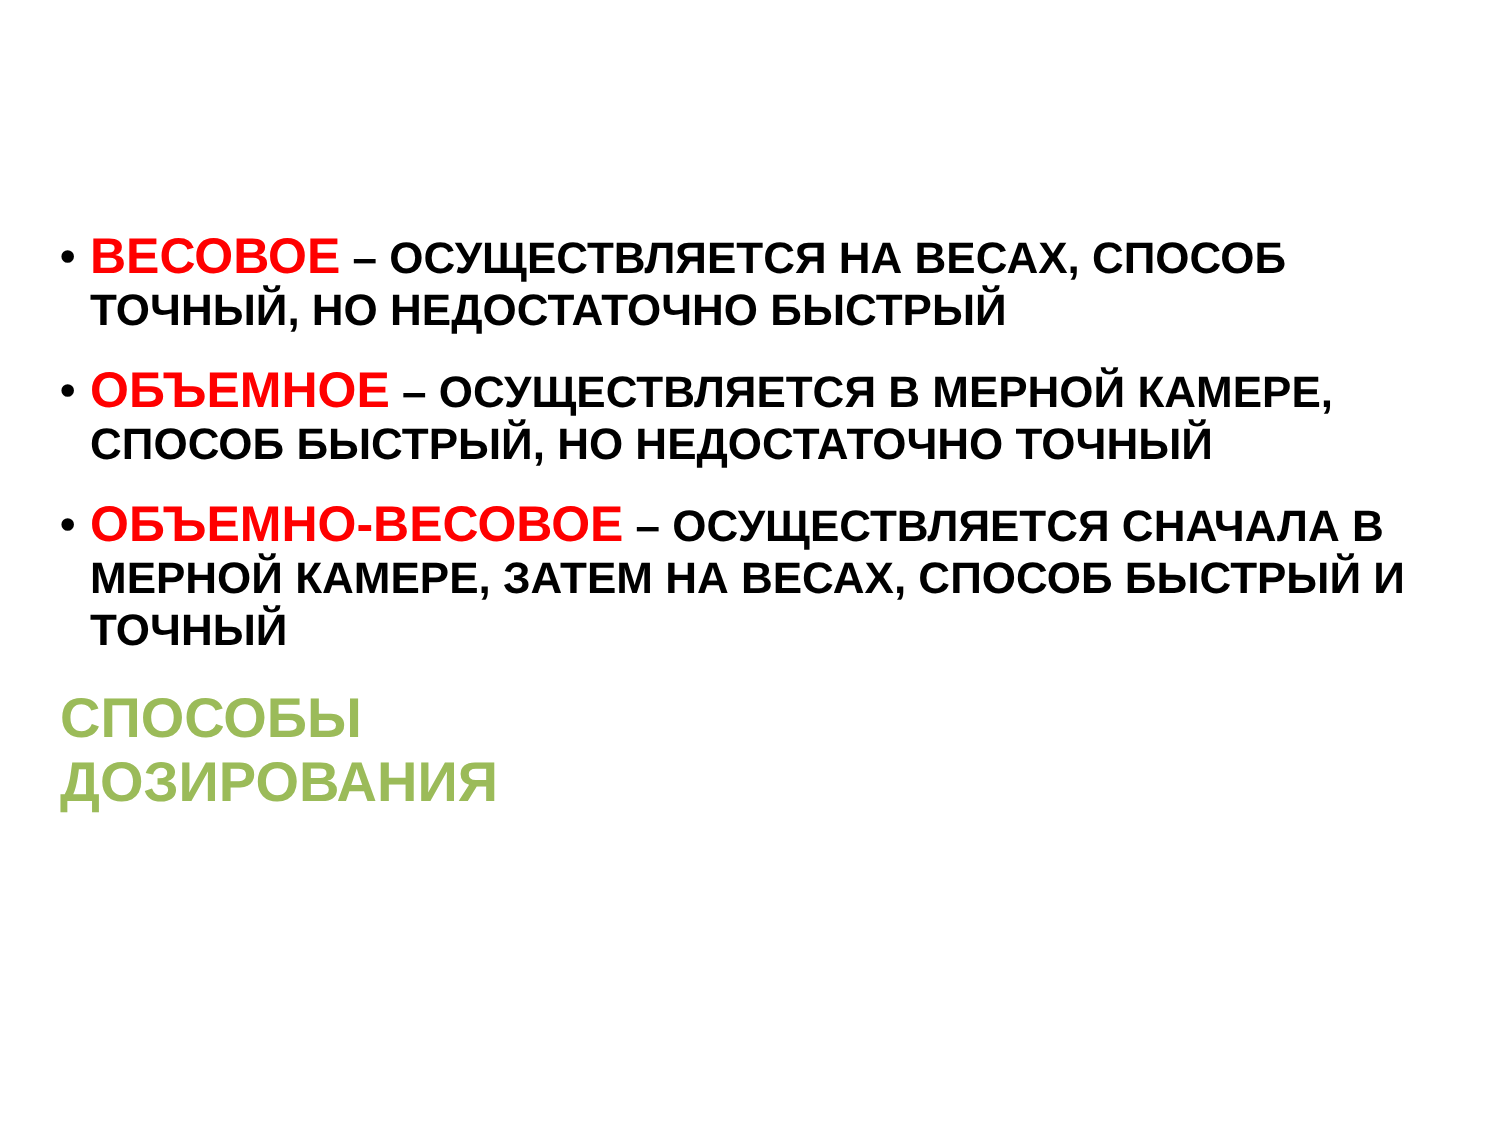• ВЕСОВОЕ – ОСУЩЕСТВЛЯЕТСЯ НА ВЕСАХ, СПОСОБ ТОЧНЫЙ, НО НЕДОСТАТОЧНО БЫСТРЫЙ
• ОБЪЕМНОЕ – ОСУЩЕСТВЛЯЕТСЯ В МЕРНОЙ КАМЕРЕ, СПОСОБ БЫСТРЫЙ, НО НЕДОСТАТОЧНО ТОЧНЫЙ
• ОБЪЕМНО-ВЕСОВОЕ – ОСУЩЕСТВЛЯЕТСЯ СНАЧАЛА В МЕРНОЙ КАМЕРЕ, ЗАТЕМ НА ВЕСАХ, СПОСОБ БЫСТРЫЙ И ТОЧНЫЙ
СПОСОБЫ
ДОЗИРОВАНИЯ